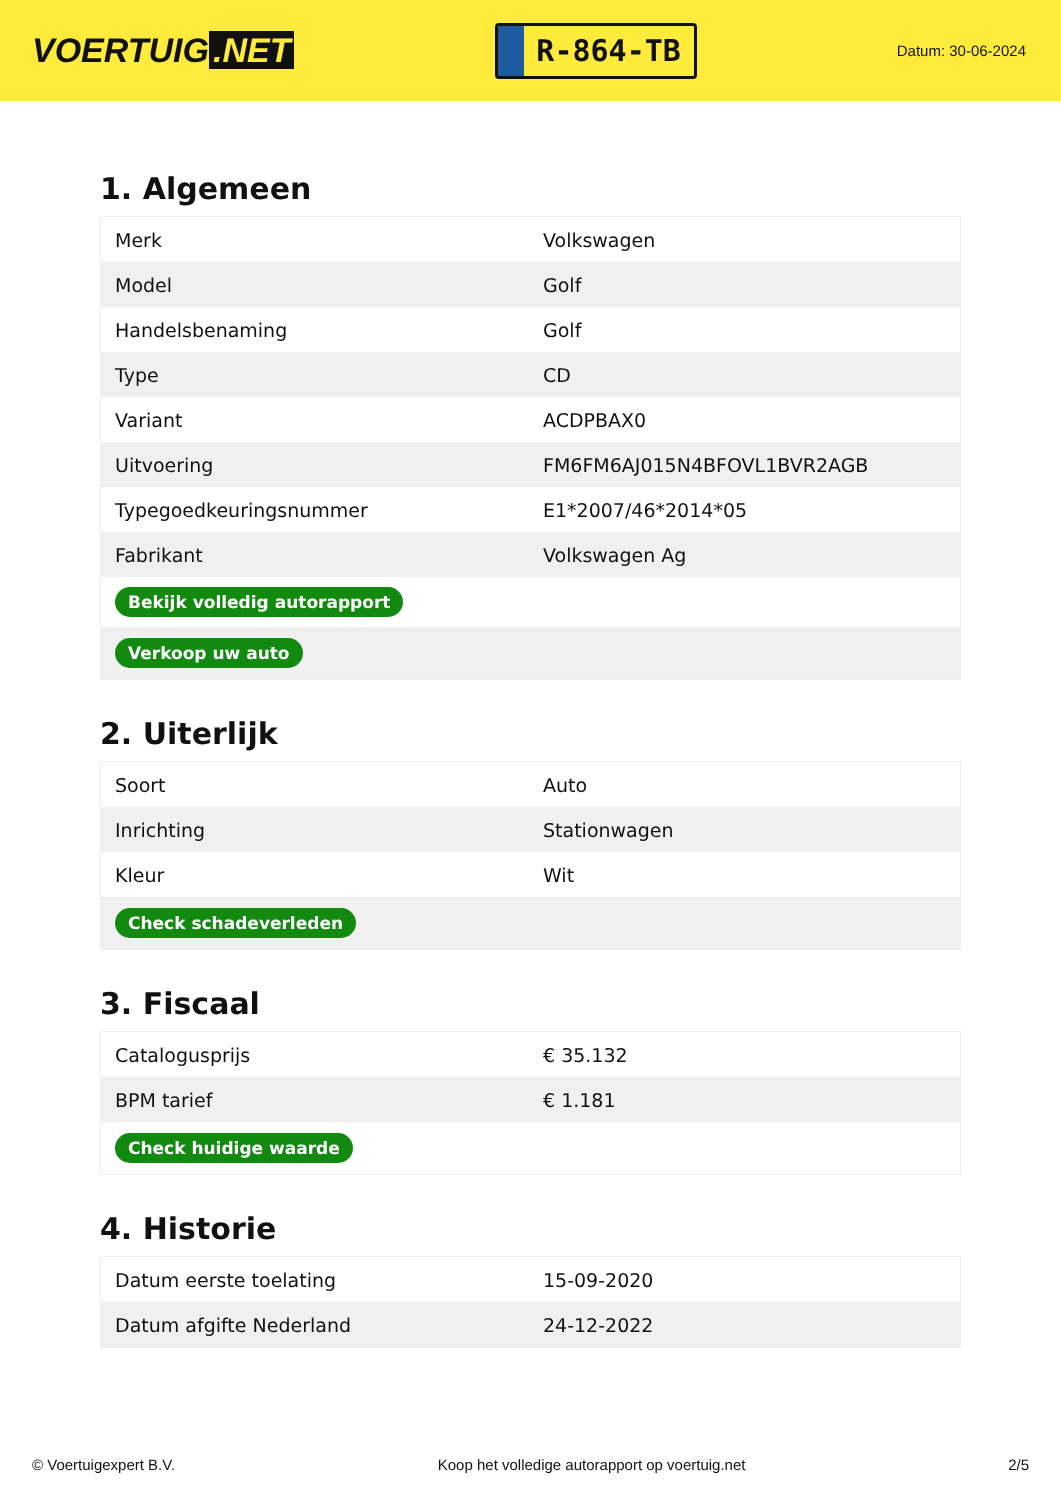VOERTUIG.NET
R-864-TB
Datum: 30-06-2024
1. Algemeen
| Merk | Volkswagen |
| Model | Golf |
| Handelsbenaming | Golf |
| Type | CD |
| Variant | ACDPBAX0 |
| Uitvoering | FM6FM6AJ015N4BFOVL1BVR2AGB |
| Typegoedkeuringsnummer | E1*2007/46*2014*05 |
| Fabrikant | Volkswagen Ag |
| Bekijk volledig autorapport | |
| Verkoop uw auto | |
2. Uiterlijk
| Soort | Auto |
| Inrichting | Stationwagen |
| Kleur | Wit |
| Check schadeverleden | |
3. Fiscaal
| Catalogusprijs | € 35.132 |
| BPM tarief | € 1.181 |
| Check huidige waarde | |
4. Historie
| Datum eerste toelating | 15-09-2020 |
| Datum afgifte Nederland | 24-12-2022 |
© Voertuigexpert B.V. Koop het volledige autorapport op voertuig.net 2/5